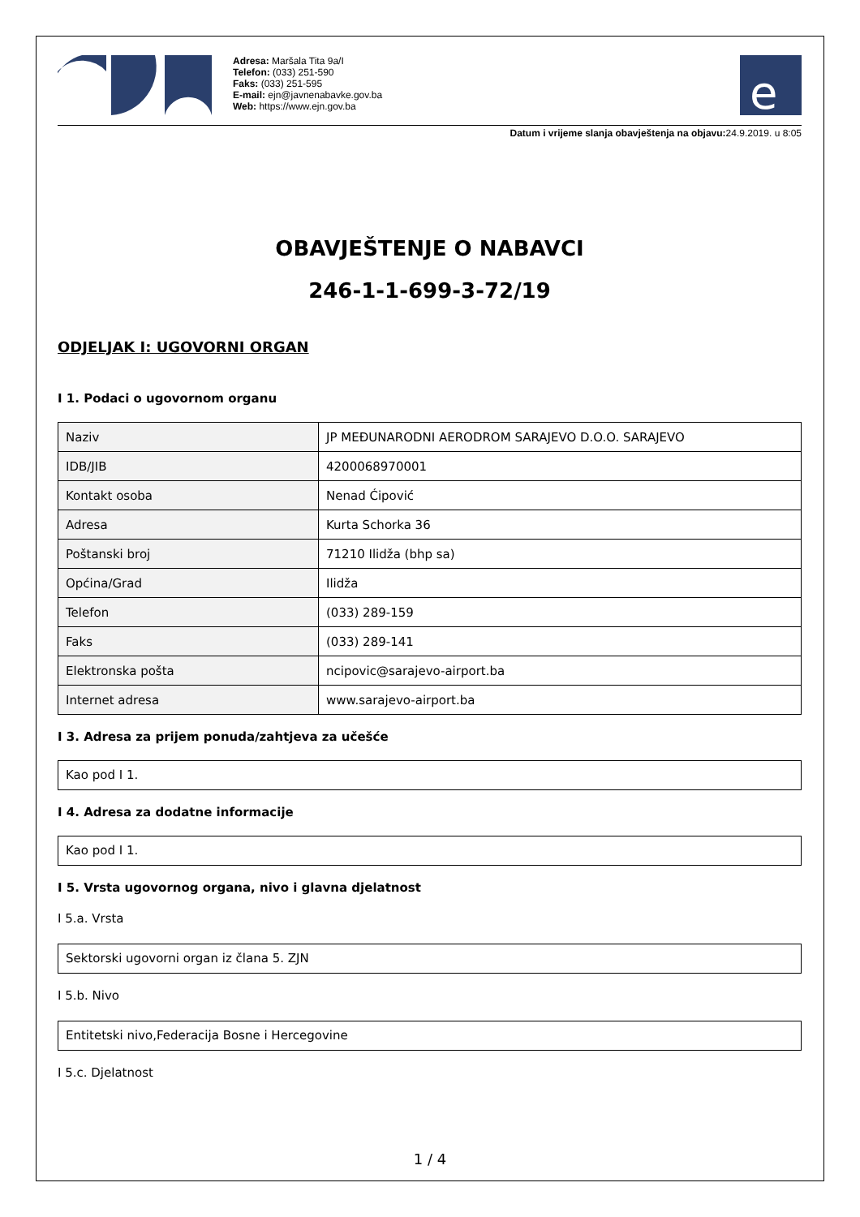Adresa: Maršala Tita 9a/I
Telefon: (033) 251-590
Faks: (033) 251-595
E-mail: ejn@javnenabavke.gov.ba
Web: https://www.ejn.gov.ba
e
Datum i vrijeme slanja obavještenja na objavu: 24.9.2019. u 8:05
OBAVJEŠTENJE O NABAVCI
246-1-1-699-3-72/19
ODJELJAK I: UGOVORNI ORGAN
I 1. Podaci o ugovornom organu
| Naziv | JP MEĐUNARODNI AERODROM SARAJEVO D.O.O. SARAJEVO |
| IDB/JIB | 4200068970001 |
| Kontakt osoba | Nenad Ćipović |
| Adresa | Kurta Schorka 36 |
| Poštanski broj | 71210 Ilidža (bhp sa) |
| Općina/Grad | Ilidža |
| Telefon | (033) 289-159 |
| Faks | (033) 289-141 |
| Elektronska pošta | ncipovic@sarajevo-airport.ba |
| Internet adresa | www.sarajevo-airport.ba |
I 3. Adresa za prijem ponuda/zahtjeva za učešće
Kao pod I 1.
I 4. Adresa za dodatne informacije
Kao pod I 1.
I 5. Vrsta ugovornog organa, nivo i glavna djelatnost
I 5.a. Vrsta
Sektorski ugovorni organ iz člana 5. ZJN
I 5.b. Nivo
Entitetski nivo,Federacija Bosne i Hercegovine
I 5.c. Djelatnost
1 / 4